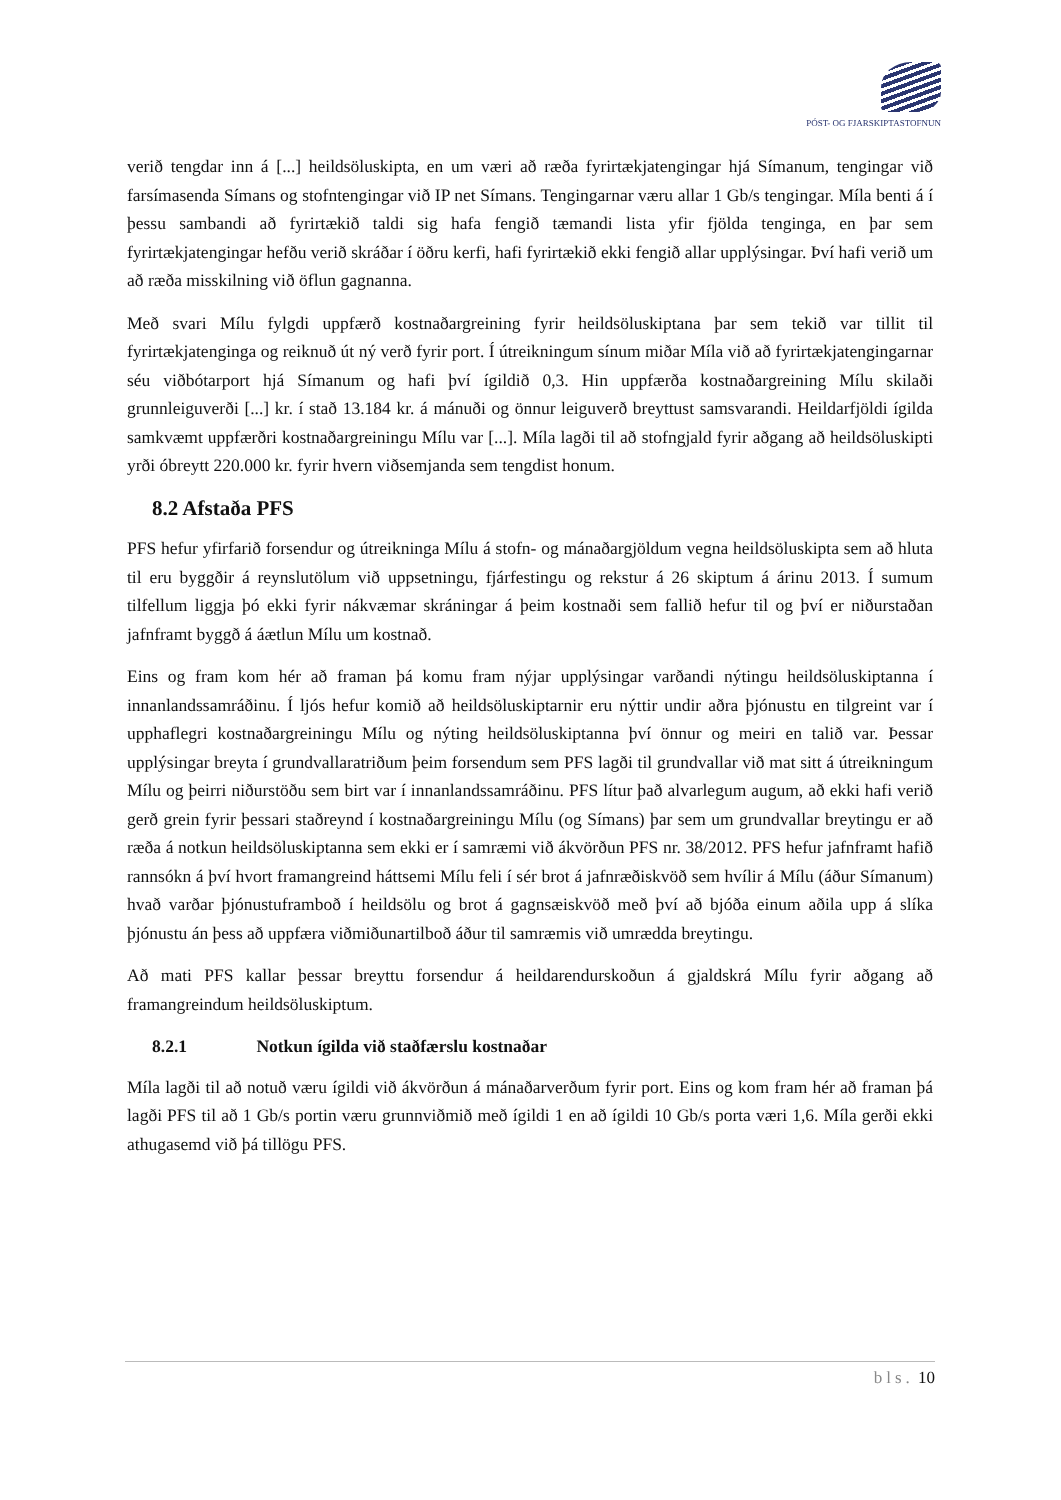PÓST- OG FJARSKIPTASTOFNUN
verið tengdar inn á [...] heildsöluskipta, en um væri að ræða fyrirtækjatengingar hjá Símanum, tengingar við farsímasenda Símans og stofntengingar við IP net Símans. Tengingarnar væru allar 1 Gb/s tengingar. Míla benti á í þessu sambandi að fyrirtækið taldi sig hafa fengið tæmandi lista yfir fjölda tenginga, en þar sem fyrirtækjatengingar hefðu verið skráðar í öðru kerfi, hafi fyrirtækið ekki fengið allar upplýsingar. Því hafi verið um að ræða misskilning við öflun gagnanna.
Með svari Mílu fylgdi uppfærð kostnaðargreining fyrir heildsöluskiptana þar sem tekið var tillit til fyrirtækjatenginga og reiknuð út ný verð fyrir port. Í útreikningum sínum miðar Míla við að fyrirtækjatengingarnar séu viðbótarport hjá Símanum og hafi því ígildið 0,3. Hin uppfærða kostnaðargreining Mílu skilaði grunnleiguverði [...] kr. í stað 13.184 kr. á mánuði og önnur leiguverð breyttust samsvarandi. Heildarfjöldi ígilda samkvæmt uppfærðri kostnaðargreiningu Mílu var [...]. Míla lagði til að stofngjald fyrir aðgang að heildsöluskipti yrði óbreytt 220.000 kr. fyrir hvern viðsemjanda sem tengdist honum.
8.2 Afstaða PFS
PFS hefur yfirfarið forsendur og útreikninga Mílu á stofn- og mánaðargjöldum vegna heildsöluskipta sem að hluta til eru byggðir á reynslutölum við uppsetningu, fjárfestingu og rekstur á 26 skiptum á árinu 2013. Í sumum tilfellum liggja þó ekki fyrir nákvæmar skráningar á þeim kostnaði sem fallið hefur til og því er niðurstaðan jafnframt byggð á áætlun Mílu um kostnað.
Eins og fram kom hér að framan þá komu fram nýjar upplýsingar varðandi nýtingu heildsöluskiptanna í innanlandssamráðinu. Í ljós hefur komið að heildsöluskiptarnir eru nýttir undir aðra þjónustu en tilgreint var í upphaflegri kostnaðargreiningu Mílu og nýting heildsöluskiptanna því önnur og meiri en talið var. Þessar upplýsingar breyta í grundvallaratriðum þeim forsendum sem PFS lagði til grundvallar við mat sitt á útreikningum Mílu og þeirri niðurstöðu sem birt var í innanlandssamráðinu. PFS lítur það alvarlegum augum, að ekki hafi verið gerð grein fyrir þessari staðreynd í kostnaðargreiningu Mílu (og Símans) þar sem um grundvallar breytingu er að ræða á notkun heildsöluskiptanna sem ekki er í samræmi við ákvörðun PFS nr. 38/2012. PFS hefur jafnframt hafið rannsókn á því hvort framangreind háttsemi Mílu feli í sér brot á jafnræðiskvöð sem hvílir á Mílu (áður Símanum) hvað varðar þjónustuframboð í heildsölu og brot á gagnsæiskvöð með því að bjóða einum aðila upp á slíka þjónustu án þess að uppfæra viðmiðunartilboð áður til samræmis við umrædda breytingu.
Að mati PFS kallar þessar breyttu forsendur á heildarendurskoðun á gjaldskrá Mílu fyrir aðgang að framangreindum heildsöluskiptum.
8.2.1 Notkun ígilda við staðfærslu kostnaðar
Míla lagði til að notuð væru ígildi við ákvörðun á mánaðarverðum fyrir port. Eins og kom fram hér að framan þá lagði PFS til að 1 Gb/s portin væru grunnviðmið með ígildi 1 en að ígildi 10 Gb/s porta væri 1,6. Míla gerði ekki athugasemd við þá tillögu PFS.
bls. 10